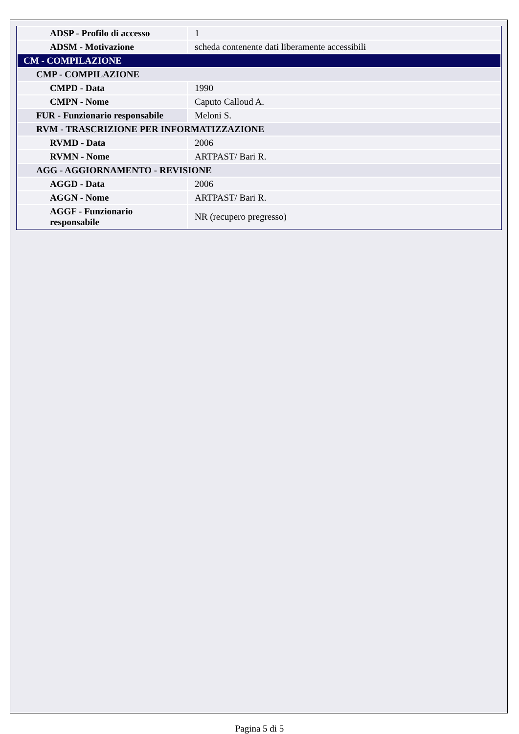| ADSP - Profilo di accesso | 1 |
| ADSM - Motivazione | scheda contenente dati liberamente accessibili |
| CM - COMPILAZIONE | |
| CMP - COMPILAZIONE | |
| CMPD - Data | 1990 |
| CMPN - Nome | Caputo Calloud A. |
| FUR - Funzionario responsabile | Meloni S. |
| RVM - TRASCRIZIONE PER INFORMATIZZAZIONE | |
| RVMD - Data | 2006 |
| RVMN - Nome | ARTPAST/ Bari R. |
| AGG - AGGIORNAMENTO - REVISIONE | |
| AGGD - Data | 2006 |
| AGGN - Nome | ARTPAST/ Bari R. |
| AGGF - Funzionario responsabile | NR (recupero pregresso) |
Pagina 5 di 5